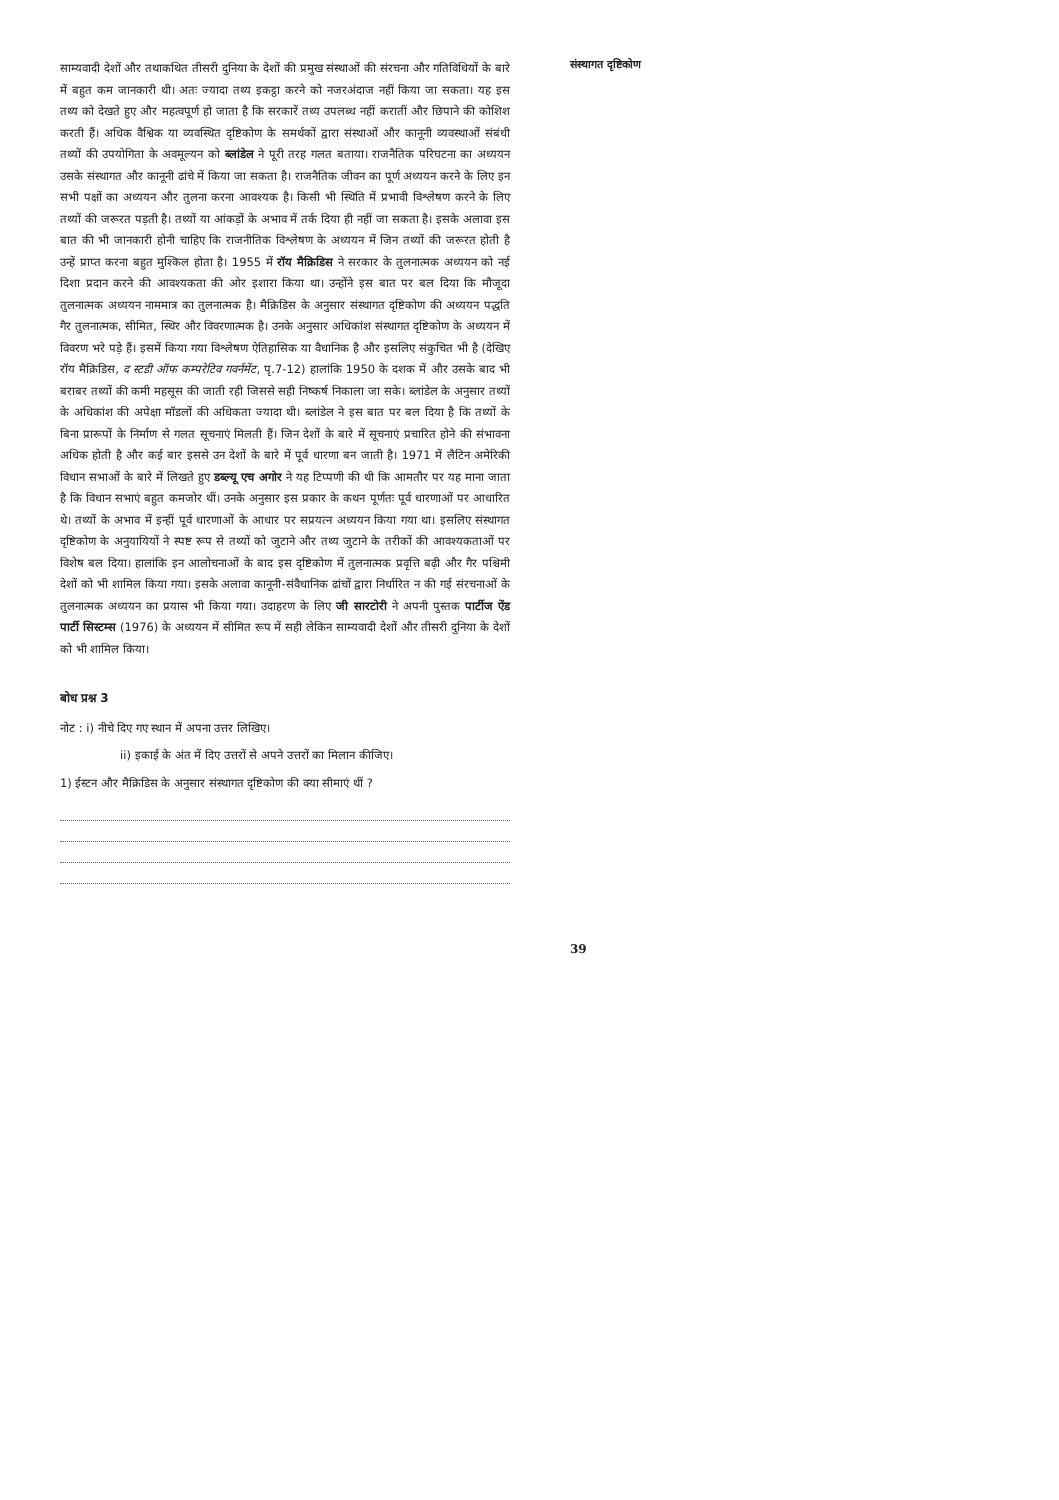साम्यवादी देशों और तथाकथित तीसरी दुनिया के देशों की प्रमुख संस्थाओं की संरचना और गतिविधियों के बारे में बहुत कम जानकारी थी। अतः ज्यादा तथ्य इकट्ठा करने को नजरअंदाज नहीं किया जा सकता। यह इस तथ्य को देखते हुए और महत्वपूर्ण हो जाता है कि सरकारें तथ्य उपलब्ध नहीं करातीं और छिपाने की कोशिश करती हैं। अधिक वैश्विक या व्यवस्थित दृष्टिकोण के समर्थकों द्वारा संस्थाओं और कानूनी व्यवस्थाओं संबंधी तथ्यों की उपयोगिता के अवमूल्यन को ब्लांडेल ने पूरी तरह गलत बताया। राजनैतिक परिघटना का अध्ययन उसके संस्थागत और कानूनी ढांचे में किया जा सकता है। राजनैतिक जीवन का पूर्ण अध्ययन करने के लिए इन सभी पक्षों का अध्ययन और तुलना करना आवश्यक है। किसी भी स्थिति में प्रभावी विश्लेषण करने के लिए तथ्यों की जरूरत पड़ती है। तथ्यों या आंकड़ों के अभाव में तर्क दिया ही नहीं जा सकता है। इसके अलावा इस बात की भी जानकारी होनी चाहिए कि राजनीतिक विश्लेषण के अध्ययन में जिन तथ्यों की जरूरत होती है उन्हें प्राप्त करना बहुत मुश्किल होता है। 1955 में रॉय मैक्रिडिस ने सरकार के तुलनात्मक अध्ययन को नई दिशा प्रदान करने की आवश्यकता की ओर इशारा किया था। उन्होंने इस बात पर बल दिया कि मौजूदा तुलनात्मक अध्ययन नाममात्र का तुलनात्मक है। मैक्रिडिस के अनुसार संस्थागत दृष्टिकोण की अध्ययन पद्धति गैर तुलनात्मक, सीमित, स्थिर और विवरणात्मक है। उनके अनुसार अधिकांश संस्थागत दृष्टिकोण के अध्ययन में विवरण भरे पड़े हैं। इसमें किया गया विश्लेषण ऐतिहासिक या वैधानिक है और इसलिए संकुचित भी है (देखिए रॉय मैक्रिडिस, द स्टडी ऑफ कम्परेटिव गवर्नमेंट, पृ.7-12) हालांकि 1950 के दशक में और उसके बाद भी बराबर तथ्यों की कमी महसूस की जाती रही जिससे सही निष्कर्ष निकाला जा सके। ब्लांडेल के अनुसार तथ्यों के अधिकांश की अपेक्षा मॉडलों की अधिकता ज्यादा थी। ब्लांडेल ने इस बात पर बल दिया है कि तथ्यों के बिना प्रारूपों के निर्माण से गलत सूचनाएं मिलती हैं। जिन देशों के बारे में सूचनाएं प्रचारित होने की संभावना अधिक होती है और कई बार इससे उन देशों के बारे में पूर्व धारणा बन जाती है। 1971 में लैटिन अमेरिकी विधान सभाओं के बारे में लिखते हुए डब्ल्यू एच अगोर ने यह टिप्पणी की थी कि आमतौर पर यह माना जाता है कि विधान सभाएं बहुत कमजोर थीं। उनके अनुसार इस प्रकार के कथन पूर्णतः पूर्व धारणाओं पर आधारित थे। तथ्यों के अभाव में इन्हीं पूर्व धारणाओं के आधार पर सप्रयत्न अध्ययन किया गया था। इसलिए संस्थागत दृष्टिकोण के अनुयायियों ने स्पष्ट रूप से तथ्यों को जुटाने और तथ्य जुटाने के तरीकों की आवश्यकताओं पर विशेष बल दिया। हालांकि इन आलोचनाओं के बाद इस दृष्टिकोण में तुलनात्मक प्रवृत्ति बढ़ी और गैर पश्चिमी देशों को भी शामिल किया गया। इसके अलावा कानूनी-संवैधानिक ढांचों द्वारा निर्धारित न की गई संरचनाओं के तुलनात्मक अध्ययन का प्रयास भी किया गया। उदाहरण के लिए जी सारटोरी ने अपनी पुस्तक पार्टीज ऐंड पार्टी सिस्टम्स (1976) के अध्ययन में सीमित रूप में सही लेकिन साम्यवादी देशों और तीसरी दुनिया के देशों को भी शामिल किया।
बोध प्रश्न 3
नोट : i) नीचे दिए गए स्थान में अपना उत्तर लिखिए।
ii) इकाई के अंत में दिए उत्तरों से अपने उत्तरों का मिलान कीजिए।
1) ईस्टन और मैक्रिडिस के अनुसार संस्थागत दृष्टिकोण की क्या सीमाएं थीं ?
संस्थागत दृष्टिकोण
39